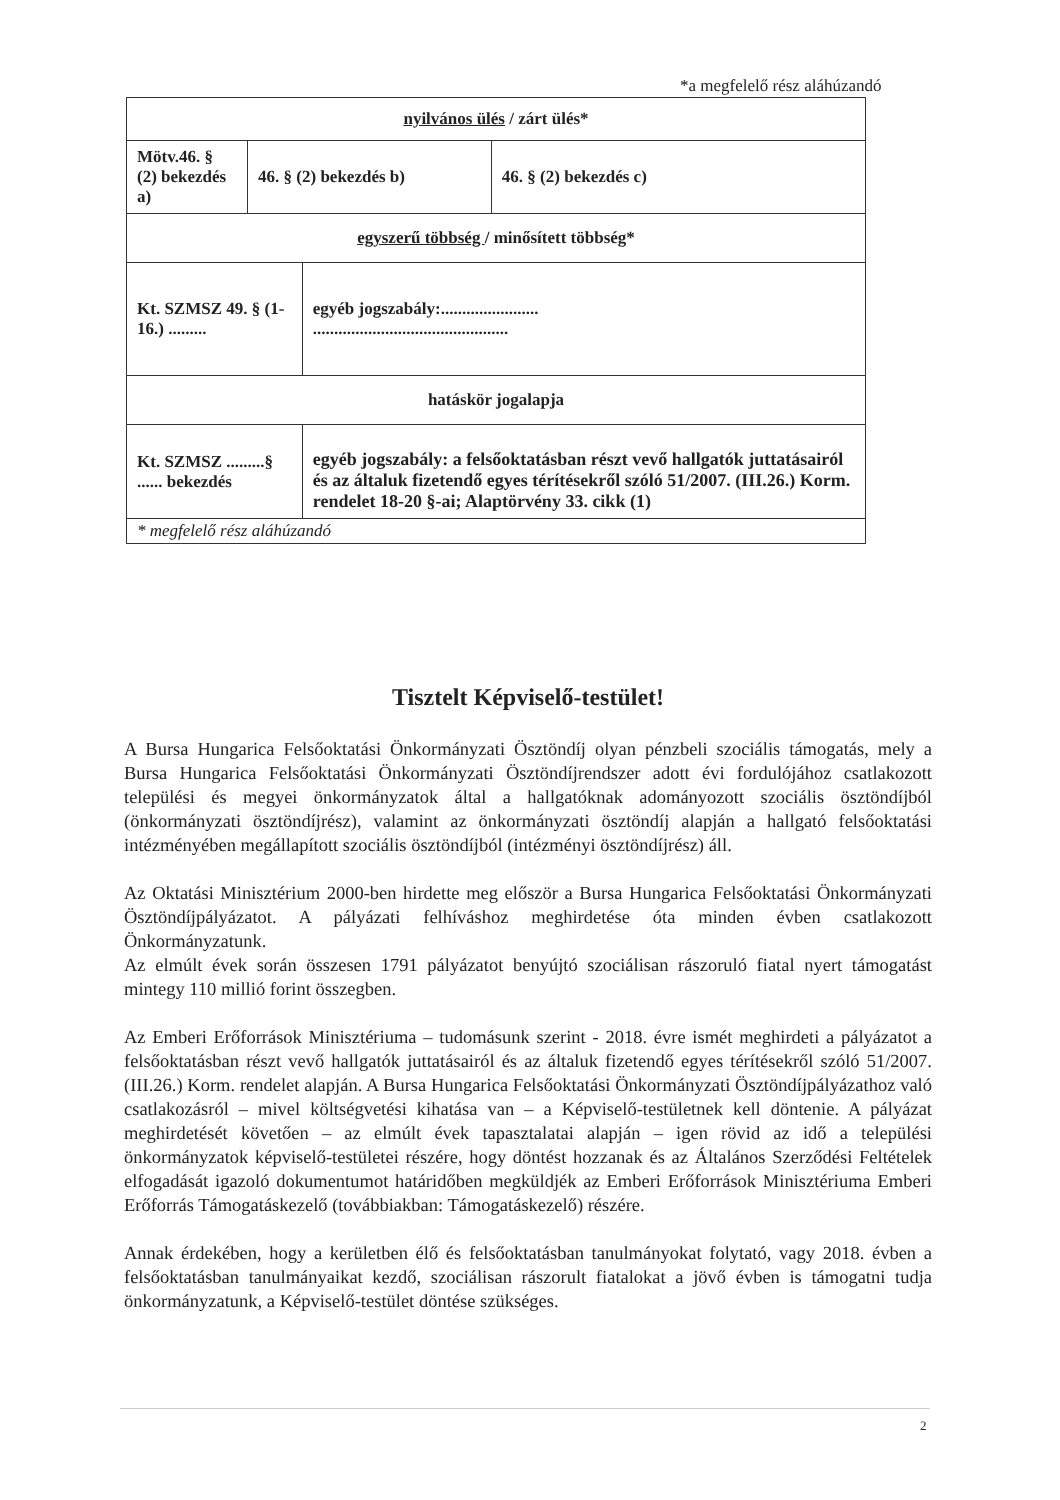*a megfelelő rész aláhúzandó
| nyilvános ülés / zárt ülés* | | | |
| Mötv.46. § (2) bekezdés a) | 46. § (2) bekezdés b) | | 46. § (2) bekezdés c) |
| egyszerű többség / minősített többség* | | | |
| Kt. SZMSZ 49. § (1-16.) ......... | | egyéb jogszabály:....................... .............................................. | |
| hatáskör jogalapja | | | |
| Kt. SZMSZ .........§ ...... bekezdés | | egyéb jogszabály: a felsőoktatásban részt vevő hallgatók juttatásairól és az általuk fizetendő egyes térítésekről szóló 51/2007. (III.26.) Korm. rendelet 18-20 §-ai; Alaptörvény 33. cikk (1) | |
| * megfelelő rész aláhúzandó | | | |
Tisztelt Képviselő-testület!
A Bursa Hungarica Felsőoktatási Önkormányzati Ösztöndíj olyan pénzbeli szociális támogatás, mely a Bursa Hungarica Felsőoktatási Önkormányzati Ösztöndíjrendszer adott évi fordulójához csatlakozott települési és megyei önkormányzatok által a hallgatóknak adományozott szociális ösztöndíjból (önkormányzati ösztöndíjrész), valamint az önkormányzati ösztöndíj alapján a hallgató felsőoktatási intézményében megállapított szociális ösztöndíjból (intézményi ösztöndíjrész) áll.
Az Oktatási Minisztérium 2000-ben hirdette meg először a Bursa Hungarica Felsőoktatási Önkormányzati Ösztöndíjpályázatot. A pályázati felhíváshoz meghirdetése óta minden évben csatlakozott Önkormányzatunk.
Az elmúlt évek során összesen 1791 pályázatot benyújtó szociálisan rászoruló fiatal nyert támogatást mintegy 110 millió forint összegben.
Az Emberi Erőforrások Minisztériuma – tudomásunk szerint - 2018. évre ismét meghirdeti a pályázatot a felsőoktatásban részt vevő hallgatók juttatásairól és az általuk fizetendő egyes térítésekről szóló 51/2007. (III.26.) Korm. rendelet alapján. A Bursa Hungarica Felsőoktatási Önkormányzati Ösztöndíjpályázathoz való csatlakozásról – mivel költségvetési kihatása van – a Képviselő-testületnek kell döntenie. A pályázat meghirdetését követően – az elmúlt évek tapasztalatai alapján – igen rövid az idő a települési önkormányzatok képviselő-testületei részére, hogy döntést hozzanak és az Általános Szerződési Feltételek elfogadását igazoló dokumentumot határidőben megküldjék az Emberi Erőforrások Minisztériuma Emberi Erőforrás Támogatáskezelő (továbbiakban: Támogatáskezelő) részére.
Annak érdekében, hogy a kerületben élő és felsőoktatásban tanulmányokat folytató, vagy 2018. évben a felsőoktatásban tanulmányaikat kezdő, szociálisan rászorult fiatalokat a jövő évben is támogatni tudja önkormányzatunk, a Képviselő-testület döntése szükséges.
2